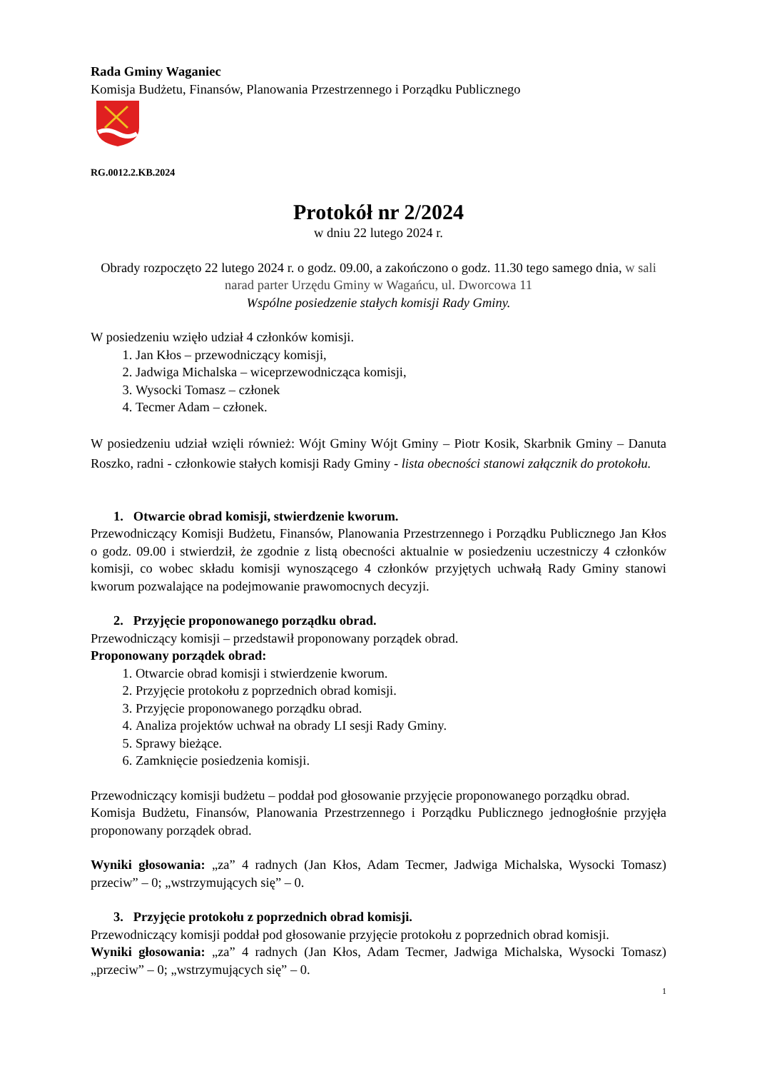Rada Gminy Waganiec
Komisja Budżetu, Finansów, Planowania Przestrzennego i Porządku Publicznego
RG.0012.2.KB.2024
Protokół nr 2/2024
w dniu 22 lutego 2024 r.
Obrady rozpoczęto 22 lutego 2024 r. o godz. 09.00, a zakończono o godz. 11.30 tego samego dnia, w sali narad parter Urzędu Gminy w Wagańcu, ul. Dworcowa 11
Wspólne posiedzenie stałych komisji Rady Gminy.
W posiedzeniu wzięło udział 4 członków komisji.
1. Jan Kłos – przewodniczący komisji,
2. Jadwiga Michalska – wiceprzewodnicząca komisji,
3. Wysocki Tomasz – członek
4. Tecmer Adam – członek.
W posiedzeniu udział wzięli również: Wójt Gminy Wójt Gminy – Piotr Kosik, Skarbnik Gminy – Danuta Roszko, radni - członkowie stałych komisji Rady Gminy - lista obecności stanowi załącznik do protokołu.
1. Otwarcie obrad komisji, stwierdzenie kworum.
Przewodniczący Komisji Budżetu, Finansów, Planowania Przestrzennego i Porządku Publicznego Jan Kłos o godz. 09.00 i stwierdził, że zgodnie z listą obecności aktualnie w posiedzeniu uczestniczy 4 członków komisji, co wobec składu komisji wynoszącego 4 członków przyjętych uchwałą Rady Gminy stanowi kworum pozwalające na podejmowanie prawomocnych decyzji.
2. Przyjęcie proponowanego porządku obrad.
Przewodniczący komisji – przedstawił proponowany porządek obrad.
Proponowany porządek obrad:
1. Otwarcie obrad komisji i stwierdzenie kworum.
2. Przyjęcie protokołu z poprzednich obrad komisji.
3. Przyjęcie proponowanego porządku obrad.
4. Analiza projektów uchwał na obrady LI sesji Rady Gminy.
5. Sprawy bieżące.
6. Zamknięcie posiedzenia komisji.
Przewodniczący komisji budżetu – poddał pod głosowanie przyjęcie proponowanego porządku obrad.
Komisja Budżetu, Finansów, Planowania Przestrzennego i Porządku Publicznego jednogłośnie przyjęła proponowany porządek obrad.
Wyniki głosowania: „za” 4 radnych (Jan Kłos, Adam Tecmer, Jadwiga Michalska, Wysocki Tomasz) przeciw” – 0; „wstrzymujących się” – 0.
3. Przyjęcie protokołu z poprzednich obrad komisji.
Przewodniczący komisji poddał pod głosowanie przyjęcie protokołu z poprzednich obrad komisji.
Wyniki głosowania: „za” 4 radnych (Jan Kłos, Adam Tecmer, Jadwiga Michalska, Wysocki Tomasz) „przeciw” – 0; „wstrzymujących się” – 0.
1